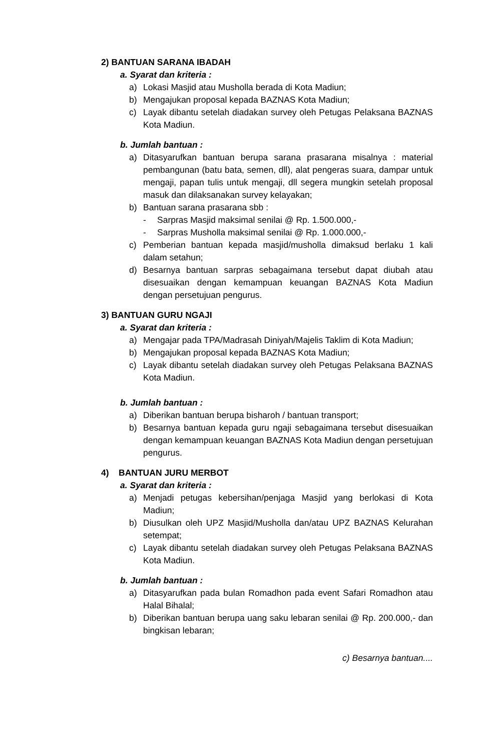2) BANTUAN SARANA IBADAH
a. Syarat dan kriteria :
a) Lokasi Masjid atau Musholla berada di Kota Madiun;
b) Mengajukan proposal kepada BAZNAS Kota Madiun;
c) Layak dibantu setelah diadakan survey oleh Petugas Pelaksana BAZNAS Kota Madiun.
b. Jumlah bantuan :
a) Ditasyarufkan bantuan berupa sarana prasarana misalnya : material pembangunan (batu bata, semen, dll), alat pengeras suara, dampar untuk mengaji, papan tulis untuk mengaji, dll segera mungkin setelah proposal masuk dan dilaksanakan survey kelayakan;
b) Bantuan sarana prasarana sbb :
- Sarpras Masjid maksimal senilai @ Rp. 1.500.000,-
- Sarpras Musholla maksimal senilai @ Rp. 1.000.000,-
c) Pemberian bantuan kepada masjid/musholla dimaksud berlaku 1 kali dalam setahun;
d) Besarnya bantuan sarpras sebagaimana tersebut dapat diubah atau disesuaikan dengan kemampuan keuangan BAZNAS Kota Madiun dengan persetujuan pengurus.
3) BANTUAN GURU NGAJI
a. Syarat dan kriteria :
a) Mengajar pada TPA/Madrasah Diniyah/Majelis Taklim di Kota Madiun;
b) Mengajukan proposal kepada BAZNAS Kota Madiun;
c) Layak dibantu setelah diadakan survey oleh Petugas Pelaksana BAZNAS Kota Madiun.
b. Jumlah bantuan :
a) Diberikan bantuan berupa bisharoh / bantuan transport;
b) Besarnya bantuan kepada guru ngaji sebagaimana tersebut disesuaikan dengan kemampuan keuangan BAZNAS Kota Madiun dengan persetujuan pengurus.
4) BANTUAN JURU MERBOT
a. Syarat dan kriteria :
a) Menjadi petugas kebersihan/penjaga Masjid yang berlokasi di Kota Madiun;
b) Diusulkan oleh UPZ Masjid/Musholla dan/atau UPZ BAZNAS Kelurahan setempat;
c) Layak dibantu setelah diadakan survey oleh Petugas Pelaksana BAZNAS Kota Madiun.
b. Jumlah bantuan :
a) Ditasyarufkan pada bulan Romadhon pada event Safari Romadhon atau Halal Bihalal;
b) Diberikan bantuan berupa uang saku lebaran senilai @ Rp. 200.000,- dan bingkisan lebaran;
c) Besarnya bantuan....